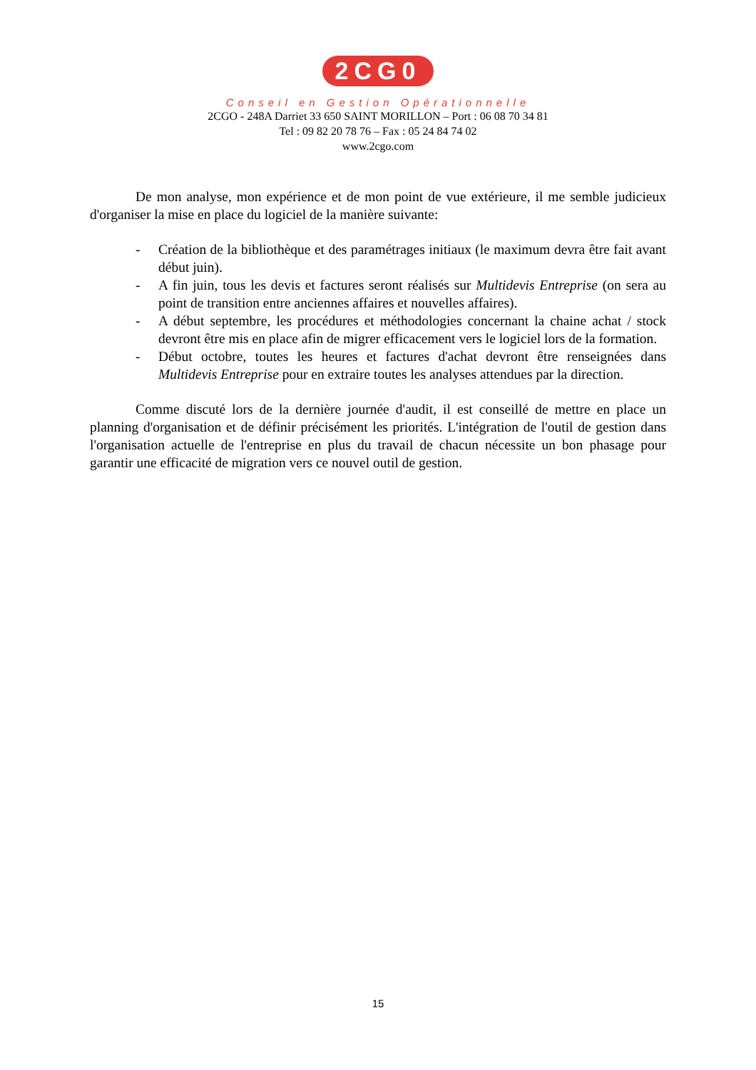2CG0
Conseil en Gestion Opérationnelle
2CGO - 248A Darriet 33 650 SAINT MORILLON – Port : 06 08 70 34 81
Tel : 09 82 20 78 76 – Fax : 05 24 84 74 02
www.2cgo.com
De mon analyse, mon expérience et de mon point de vue extérieure, il me semble judicieux d'organiser la mise en place du logiciel de la manière suivante:
- Création de la bibliothèque et des paramétrages initiaux (le maximum devra être fait avant début juin).
- A fin juin, tous les devis et factures seront réalisés sur Multidevis Entreprise (on sera au point de transition entre anciennes affaires et nouvelles affaires).
- A début septembre, les procédures et méthodologies concernant la chaine achat / stock devront être mis en place afin de migrer efficacement vers le logiciel lors de la formation.
- Début octobre, toutes les heures et factures d'achat devront être renseignées dans Multidevis Entreprise pour en extraire toutes les analyses attendues par la direction.
Comme discuté lors de la dernière journée d'audit, il est conseillé de mettre en place un planning d'organisation et de définir précisément les priorités. L'intégration de l'outil de gestion dans l'organisation actuelle de l'entreprise en plus du travail de chacun nécessite un bon phasage pour garantir une efficacité de migration vers ce nouvel outil de gestion.
15